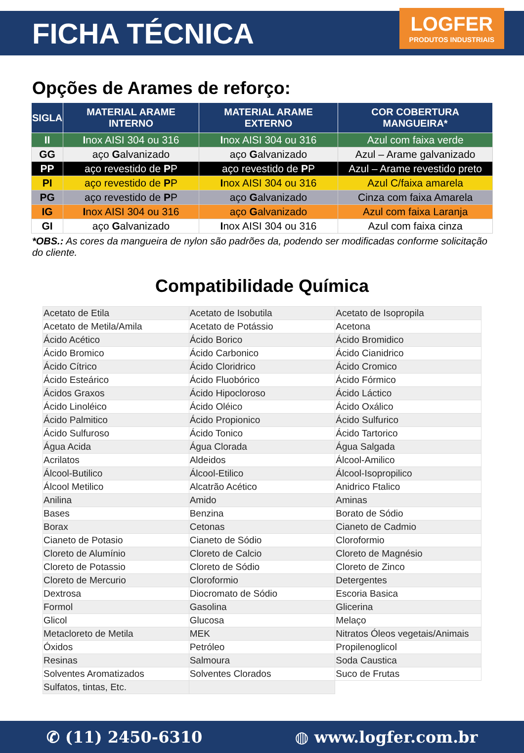FICHA TÉCNICA
LOGFER
PRODUTOS INDUSTRIAIS
Opções de Arames de reforço:
| SIGLA | MATERIAL ARAME INTERNO | MATERIAL ARAME EXTERNO | COR COBERTURA MANGUEIRA* |
| --- | --- | --- | --- |
| II | I nox AISI 304 ou 316 | I nox AISI 304 ou 316 | Azul com faixa verde |
| GG | aço G alvanizado | aço G alvanizado | Azul – Arame galvanizado |
| PP | aço revestido de P P | aço revestido de P P | Azul – Arame revestido preto |
| PI | aço revestido de P P | I nox AISI 304 ou 316 | Azul C/faixa amarela |
| PG | aço revestido de P P | aço G alvanizado | Cinza com faixa Amarela |
| IG | I nox AISI 304 ou 316 | aço G alvanizado | Azul com faixa Laranja |
| GI | aço G alvanizado | I nox AISI 304 ou 316 | Azul com faixa cinza |
*OBS.: As cores da mangueira de nylon são padrões da, podendo ser modificadas conforme solicitação do cliente.
Compatibilidade Química
| Acetato de Etila | Acetato de Isobutila | Acetato de Isopropila |
| Acetato de Metila/Amila | Acetato de Potássio | Acetona |
| Ácido Acético | Ácido Borico | Ácido Bromidico |
| Ácido Bromico | Ácido Carbonico | Ácido Cianidrico |
| Ácido Cítrico | Ácido Cloridrico | Ácido Cromico |
| Ácido Esteárico | Ácido Fluobórico | Ácido Fórmico |
| Ácidos Graxos | Ácido Hipocloroso | Ácido Láctico |
| Ácido Linoléico | Ácido Oléico | Ácido Oxálico |
| Ácido Palmitico | Ácido Propionico | Ácido Sulfurico |
| Ácido Sulfuroso | Ácido Tonico | Ácido Tartorico |
| Água Acida | Água Clorada | Água Salgada |
| Acrilatos | Aldeidos | Álcool-Amilico |
| Álcool-Butilico | Álcool-Etilico | Álcool-Isopropilico |
| Álcool Metilico | Alcatrão Acético | Anidrico Ftalico |
| Anilina | Amido | Aminas |
| Bases | Benzina | Borato de Sódio |
| Borax | Cetonas | Cianeto de Cadmio |
| Cianeto de Potasio | Cianeto de Sódio | Cloroformio |
| Cloreto de Alumínio | Cloreto de Calcio | Cloreto de Magnésio |
| Cloreto de Potassio | Cloreto de Sódio | Cloreto de Zinco |
| Cloreto de Mercurio | Cloroformio | Detergentes |
| Dextrosa | Diocromato de Sódio | Escoria Basica |
| Formol | Gasolina | Glicerina |
| Glicol | Glucosa | Melaço |
| Metacloreto de Metila | MEK | Nitratos Óleos vegetais/Animais |
| Óxidos | Petróleo | Propilenoglicol |
| Resinas | Salmoura | Soda Caustica |
| Solventes Aromatizados | Solventes Clorados | Suco de Frutas |
| Sulfatos, tintas, Etc. | | |
✆ (11) 2450-6310 ◍ www.logfer.com.br